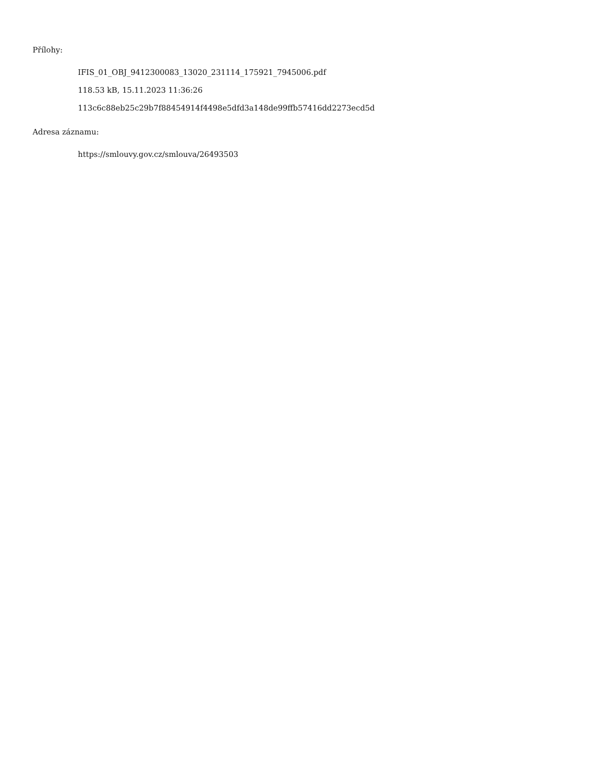Přílohy:
IFIS_01_OBJ_9412300083_13020_231114_175921_7945006.pdf
118.53 kB, 15.11.2023 11:36:26
113c6c88eb25c29b7f88454914f4498e5dfd3a148de99ffb57416dd2273ecd5d
Adresa záznamu:
https://smlouvy.gov.cz/smlouva/26493503